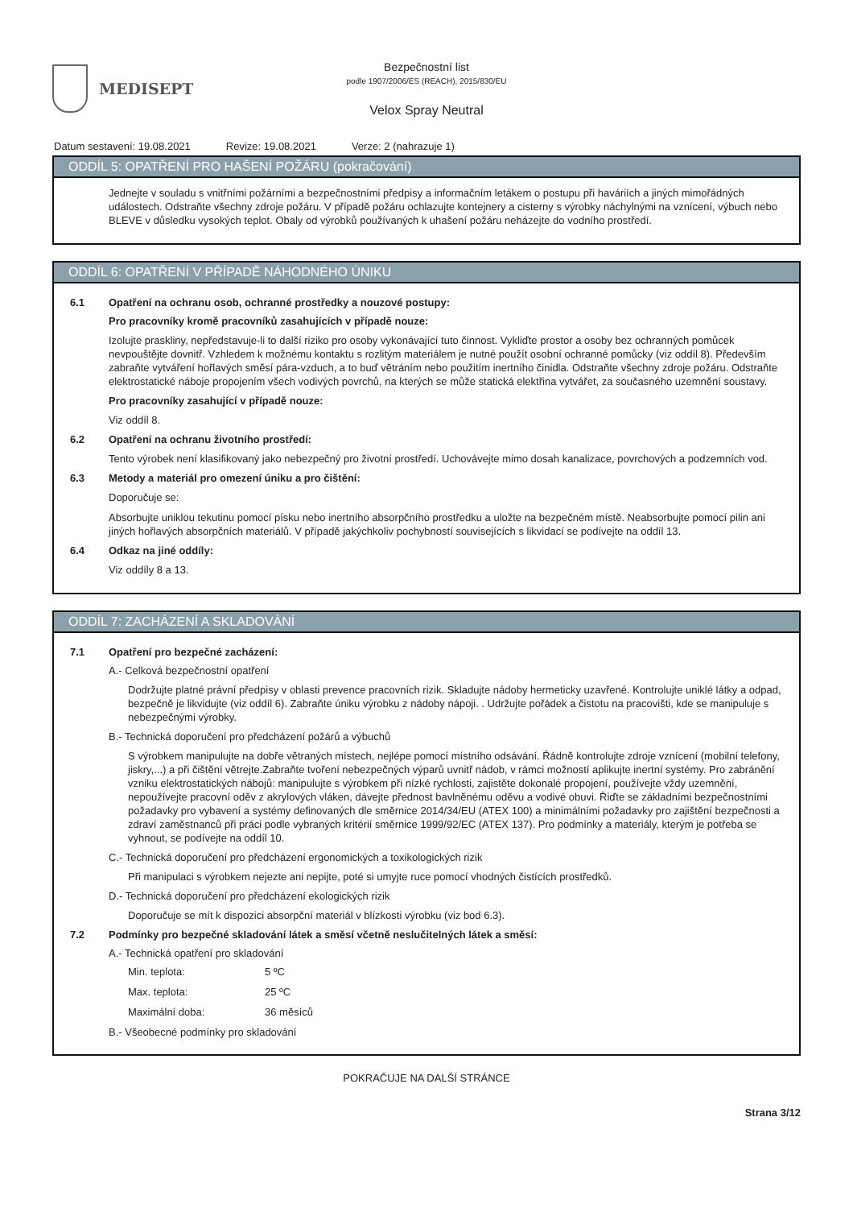MEDISEPT
Bezpečnostní list
podle 1907/2006/ES (REACH), 2015/830/EU
Velox Spray Neutral
Datum sestavení: 19.08.2021 Revize: 19.08.2021 Verze: 2 (nahrazuje 1)
ODDÍL 5: OPATŘENÍ PRO HAŠENÍ POŽÁRU (pokračování)
Jednejte v souladu s vnitřními požárními a bezpečnostními předpisy a informačním letákem o postupu při haváriích a jiných mimořádných událostech. Odstraňte všechny zdroje požáru. V případě požáru ochlazujte kontejnery a cisterny s výrobky náchylnými na vznícení, výbuch nebo BLEVE v důsledku vysokých teplot. Obaly od výrobků používaných k uhašení požáru neházejte do vodního prostředí.
ODDÍL 6: OPATŘENÍ V PŘÍPADĚ NÁHODNÉHO ÚNIKU
6.1 Opatření na ochranu osob, ochranné prostředky a nouzové postupy:
Pro pracovníky kromě pracovníků zasahujících v případě nouze:
Izolujte praskliny, nepředstavuje-li to další riziko pro osoby vykonávající tuto činnost. Vykliďte prostor a osoby bez ochranných pomůcek nevpouštějte dovnitř. Vzhledem k možnému kontaktu s rozlitým materiálem je nutné použít osobní ochranné pomůcky (viz oddíl 8). Především zabraňte vytváření hořlavých směsí pára-vzduch, a to buď větráním nebo použitím inertního činidla. Odstraňte všechny zdroje požáru. Odstraňte elektrostatické náboje propojením všech vodivých povrchů, na kterých se může statická elektřina vytvářet, za současného uzemnění soustavy.
Pro pracovníky zasahující v případě nouze:
Viz oddíl 8.
6.2 Opatření na ochranu životního prostředí:
Tento výrobek není klasifikovaný jako nebezpečný pro životní prostředí. Uchovávejte mimo dosah kanalizace, povrchových a podzemních vod.
6.3 Metody a materiál pro omezení úniku a pro čištění:
Doporučuje se:
Absorbujte uniklou tekutinu pomocí písku nebo inertního absorpčního prostředku a uložte na bezpečném místě. Neabsorbujte pomocí pilin ani jiných hořlavých absorpčních materiálů. V případě jakýchkoliv pochybností souvisejících s likvidací se podívejte na oddíl 13.
6.4 Odkaz na jiné oddíly:
Viz oddíly 8 a 13.
ODDÍL 7: ZACHÁZENÍ A SKLADOVÁNÍ
7.1 Opatření pro bezpečné zacházení:
A.- Celková bezpečnostní opatření
Dodržujte platné právní předpisy v oblasti prevence pracovních rizik. Skladujte nádoby hermeticky uzavřené. Kontrolujte uniklé látky a odpad, bezpečně je likvidujte (viz oddíl 6). Zabraňte úniku výrobku z nádoby nápoji. . Udržujte pořádek a čistotu na pracovišti, kde se manipuluje s nebezpečnými výrobky.
B.- Technická doporučení pro předcházení požárů a výbuchů
S výrobkem manipulujte na dobře větraných místech, nejlépe pomocí místního odsávání. Řádně kontrolujte zdroje vznícení (mobilní telefony, jiskry,...) a při čištění větrejte.Zabraňte tvoření nebezpečných výparů uvnitř nádob, v rámci možností aplikujte inertní systémy. Pro zabránění vzniku elektrostatických nábojů: manipulujte s výrobkem při nízké rychlosti, zajistěte dokonalé propojení, používejte vždy uzemnění, nepoužívejte pracovní oděv z akrylových vláken, dávejte přednost bavlněnému oděvu a vodivé obuvi. Řiďte se základními bezpečnostními požadavky pro vybavení a systémy definovaných dle směrnice 2014/34/EU (ATEX 100) a minimálními požadavky pro zajištění bezpečnosti a zdraví zaměstnanců při práci podle vybraných kritérií směrnice 1999/92/EC (ATEX 137). Pro podmínky a materiály, kterým je potřeba se vyhnout, se podívejte na oddíl 10.
C.- Technická doporučení pro předcházení ergonomických a toxikologických rizik
Při manipulaci s výrobkem nejezte ani nepijte, poté si umyjte ruce pomocí vhodných čistících prostředků.
D.- Technická doporučení pro předcházení ekologických rizik
Doporučuje se mít k dispozici absorpční materiál v blízkosti výrobku (viz bod 6.3).
7.2 Podmínky pro bezpečné skladování látek a směsí včetně neslučitelných látek a směsí:
A.- Technická opatření pro skladování
Min. teplota: 5 ºC
Max. teplota: 25 ºC
Maximální doba: 36 měsíců
B.- Všeobecné podmínky pro skladování
POKRAČUJE NA DALŠÍ STRÁNCE
Strana 3/12